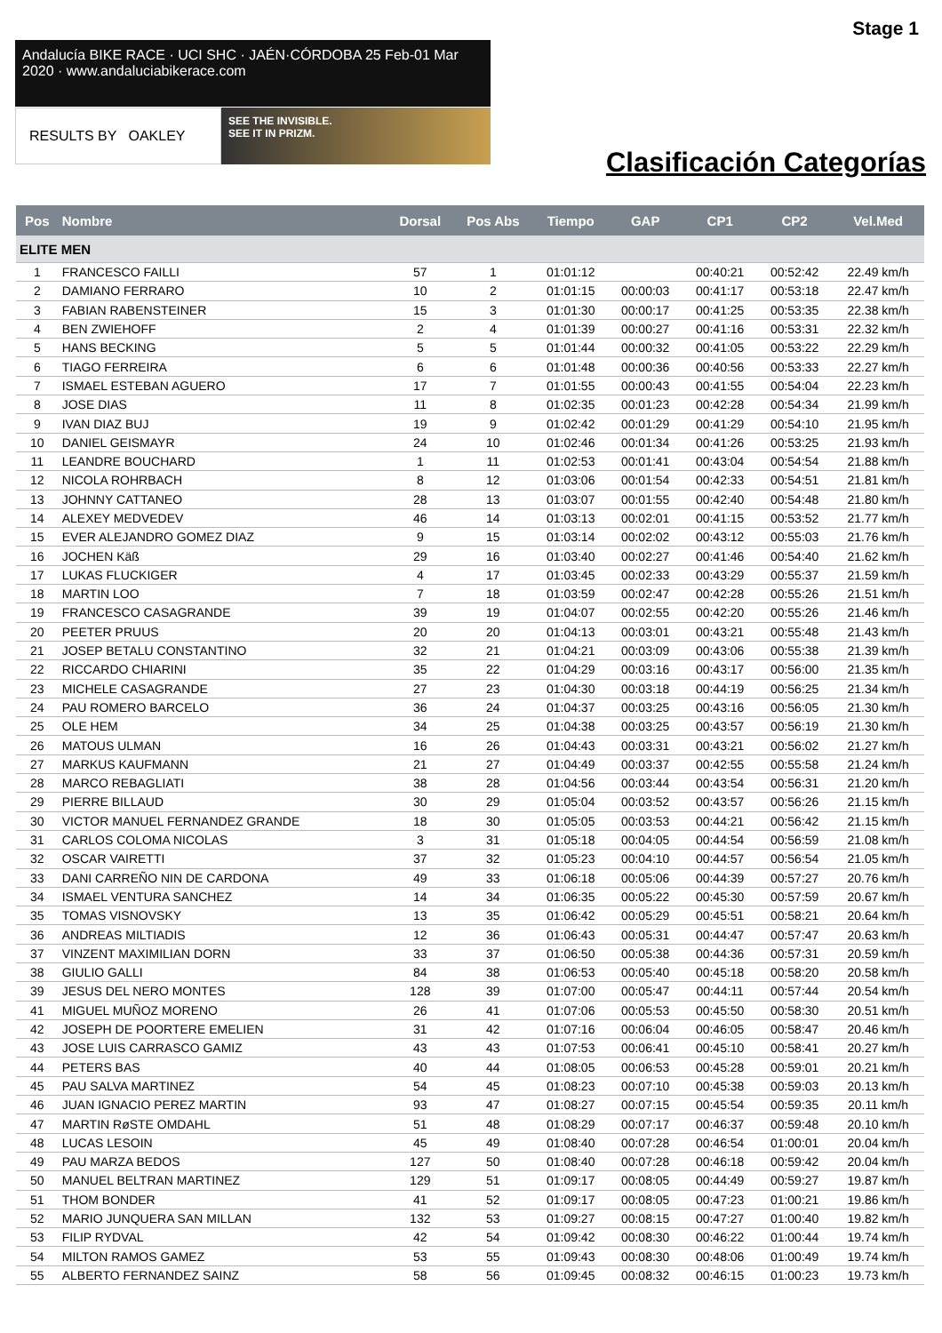Stage 1
Andalucía BIKE RACE · UCI SHC · JAÉN·CÓRDOBA 25 Feb-01 Mar 2020 · www.andaluciabikerace.com
RESULTS BY OAKLEY
SEE THE INVISIBLE.
SEE IT IN PRIZM.
Clasificación Categorías
| Pos | Nombre | Dorsal | Pos Abs | Tiempo | GAP | CP1 | CP2 | Vel.Med |
| --- | --- | --- | --- | --- | --- | --- | --- | --- |
| ELITE MEN | | | | | | | | |
| 1 | FRANCESCO FAILLI | 57 | 1 | 01:01:12 | | 00:40:21 | 00:52:42 | 22.49 km/h |
| 2 | DAMIANO FERRARO | 10 | 2 | 01:01:15 | 00:00:03 | 00:41:17 | 00:53:18 | 22.47 km/h |
| 3 | FABIAN RABENSTEINER | 15 | 3 | 01:01:30 | 00:00:17 | 00:41:25 | 00:53:35 | 22.38 km/h |
| 4 | BEN ZWIEHOFF | 2 | 4 | 01:01:39 | 00:00:27 | 00:41:16 | 00:53:31 | 22.32 km/h |
| 5 | HANS BECKING | 5 | 5 | 01:01:44 | 00:00:32 | 00:41:05 | 00:53:22 | 22.29 km/h |
| 6 | TIAGO FERREIRA | 6 | 6 | 01:01:48 | 00:00:36 | 00:40:56 | 00:53:33 | 22.27 km/h |
| 7 | ISMAEL ESTEBAN AGUERO | 17 | 7 | 01:01:55 | 00:00:43 | 00:41:55 | 00:54:04 | 22.23 km/h |
| 8 | JOSE DIAS | 11 | 8 | 01:02:35 | 00:01:23 | 00:42:28 | 00:54:34 | 21.99 km/h |
| 9 | IVAN DIAZ BUJ | 19 | 9 | 01:02:42 | 00:01:29 | 00:41:29 | 00:54:10 | 21.95 km/h |
| 10 | DANIEL GEISMAYR | 24 | 10 | 01:02:46 | 00:01:34 | 00:41:26 | 00:53:25 | 21.93 km/h |
| 11 | LEANDRE BOUCHARD | 1 | 11 | 01:02:53 | 00:01:41 | 00:43:04 | 00:54:54 | 21.88 km/h |
| 12 | NICOLA ROHRBACH | 8 | 12 | 01:03:06 | 00:01:54 | 00:42:33 | 00:54:51 | 21.81 km/h |
| 13 | JOHNNY CATTANEO | 28 | 13 | 01:03:07 | 00:01:55 | 00:42:40 | 00:54:48 | 21.80 km/h |
| 14 | ALEXEY MEDVEDEV | 46 | 14 | 01:03:13 | 00:02:01 | 00:41:15 | 00:53:52 | 21.77 km/h |
| 15 | EVER ALEJANDRO GOMEZ DIAZ | 9 | 15 | 01:03:14 | 00:02:02 | 00:43:12 | 00:55:03 | 21.76 km/h |
| 16 | JOCHEN Käß | 29 | 16 | 01:03:40 | 00:02:27 | 00:41:46 | 00:54:40 | 21.62 km/h |
| 17 | LUKAS FLUCKIGER | 4 | 17 | 01:03:45 | 00:02:33 | 00:43:29 | 00:55:37 | 21.59 km/h |
| 18 | MARTIN LOO | 7 | 18 | 01:03:59 | 00:02:47 | 00:42:28 | 00:55:26 | 21.51 km/h |
| 19 | FRANCESCO CASAGRANDE | 39 | 19 | 01:04:07 | 00:02:55 | 00:42:20 | 00:55:26 | 21.46 km/h |
| 20 | PEETER PRUUS | 20 | 20 | 01:04:13 | 00:03:01 | 00:43:21 | 00:55:48 | 21.43 km/h |
| 21 | JOSEP BETALU CONSTANTINO | 32 | 21 | 01:04:21 | 00:03:09 | 00:43:06 | 00:55:38 | 21.39 km/h |
| 22 | RICCARDO CHIARINI | 35 | 22 | 01:04:29 | 00:03:16 | 00:43:17 | 00:56:00 | 21.35 km/h |
| 23 | MICHELE CASAGRANDE | 27 | 23 | 01:04:30 | 00:03:18 | 00:44:19 | 00:56:25 | 21.34 km/h |
| 24 | PAU ROMERO BARCELO | 36 | 24 | 01:04:37 | 00:03:25 | 00:43:16 | 00:56:05 | 21.30 km/h |
| 25 | OLE HEM | 34 | 25 | 01:04:38 | 00:03:25 | 00:43:57 | 00:56:19 | 21.30 km/h |
| 26 | MATOUS ULMAN | 16 | 26 | 01:04:43 | 00:03:31 | 00:43:21 | 00:56:02 | 21.27 km/h |
| 27 | MARKUS KAUFMANN | 21 | 27 | 01:04:49 | 00:03:37 | 00:42:55 | 00:55:58 | 21.24 km/h |
| 28 | MARCO REBAGLIATI | 38 | 28 | 01:04:56 | 00:03:44 | 00:43:54 | 00:56:31 | 21.20 km/h |
| 29 | PIERRE BILLAUD | 30 | 29 | 01:05:04 | 00:03:52 | 00:43:57 | 00:56:26 | 21.15 km/h |
| 30 | VICTOR MANUEL FERNANDEZ GRANDE | 18 | 30 | 01:05:05 | 00:03:53 | 00:44:21 | 00:56:42 | 21.15 km/h |
| 31 | CARLOS COLOMA NICOLAS | 3 | 31 | 01:05:18 | 00:04:05 | 00:44:54 | 00:56:59 | 21.08 km/h |
| 32 | OSCAR VAIRETTI | 37 | 32 | 01:05:23 | 00:04:10 | 00:44:57 | 00:56:54 | 21.05 km/h |
| 33 | DANI CARREÑO NIN DE CARDONA | 49 | 33 | 01:06:18 | 00:05:06 | 00:44:39 | 00:57:27 | 20.76 km/h |
| 34 | ISMAEL VENTURA SANCHEZ | 14 | 34 | 01:06:35 | 00:05:22 | 00:45:30 | 00:57:59 | 20.67 km/h |
| 35 | TOMAS VISNOVSKY | 13 | 35 | 01:06:42 | 00:05:29 | 00:45:51 | 00:58:21 | 20.64 km/h |
| 36 | ANDREAS MILTIADIS | 12 | 36 | 01:06:43 | 00:05:31 | 00:44:47 | 00:57:47 | 20.63 km/h |
| 37 | VINZENT MAXIMILIAN DORN | 33 | 37 | 01:06:50 | 00:05:38 | 00:44:36 | 00:57:31 | 20.59 km/h |
| 38 | GIULIO GALLI | 84 | 38 | 01:06:53 | 00:05:40 | 00:45:18 | 00:58:20 | 20.58 km/h |
| 39 | JESUS DEL NERO MONTES | 128 | 39 | 01:07:00 | 00:05:47 | 00:44:11 | 00:57:44 | 20.54 km/h |
| 41 | MIGUEL MUÑOZ MORENO | 26 | 41 | 01:07:06 | 00:05:53 | 00:45:50 | 00:58:30 | 20.51 km/h |
| 42 | JOSEPH DE POORTERE EMELIEN | 31 | 42 | 01:07:16 | 00:06:04 | 00:46:05 | 00:58:47 | 20.46 km/h |
| 43 | JOSE LUIS CARRASCO GAMIZ | 43 | 43 | 01:07:53 | 00:06:41 | 00:45:10 | 00:58:41 | 20.27 km/h |
| 44 | PETERS BAS | 40 | 44 | 01:08:05 | 00:06:53 | 00:45:28 | 00:59:01 | 20.21 km/h |
| 45 | PAU SALVA MARTINEZ | 54 | 45 | 01:08:23 | 00:07:10 | 00:45:38 | 00:59:03 | 20.13 km/h |
| 46 | JUAN IGNACIO PEREZ MARTIN | 93 | 47 | 01:08:27 | 00:07:15 | 00:45:54 | 00:59:35 | 20.11 km/h |
| 47 | MARTIN RøSTE OMDAHL | 51 | 48 | 01:08:29 | 00:07:17 | 00:46:37 | 00:59:48 | 20.10 km/h |
| 48 | LUCAS LESOIN | 45 | 49 | 01:08:40 | 00:07:28 | 00:46:54 | 01:00:01 | 20.04 km/h |
| 49 | PAU MARZA BEDOS | 127 | 50 | 01:08:40 | 00:07:28 | 00:46:18 | 00:59:42 | 20.04 km/h |
| 50 | MANUEL BELTRAN MARTINEZ | 129 | 51 | 01:09:17 | 00:08:05 | 00:44:49 | 00:59:27 | 19.87 km/h |
| 51 | THOM BONDER | 41 | 52 | 01:09:17 | 00:08:05 | 00:47:23 | 01:00:21 | 19.86 km/h |
| 52 | MARIO JUNQUERA SAN MILLAN | 132 | 53 | 01:09:27 | 00:08:15 | 00:47:27 | 01:00:40 | 19.82 km/h |
| 53 | FILIP RYDVAL | 42 | 54 | 01:09:42 | 00:08:30 | 00:46:22 | 01:00:44 | 19.74 km/h |
| 54 | MILTON RAMOS GAMEZ | 53 | 55 | 01:09:43 | 00:08:30 | 00:48:06 | 01:00:49 | 19.74 km/h |
| 55 | ALBERTO FERNANDEZ SAINZ | 58 | 56 | 01:09:45 | 00:08:32 | 00:46:15 | 01:00:23 | 19.73 km/h |